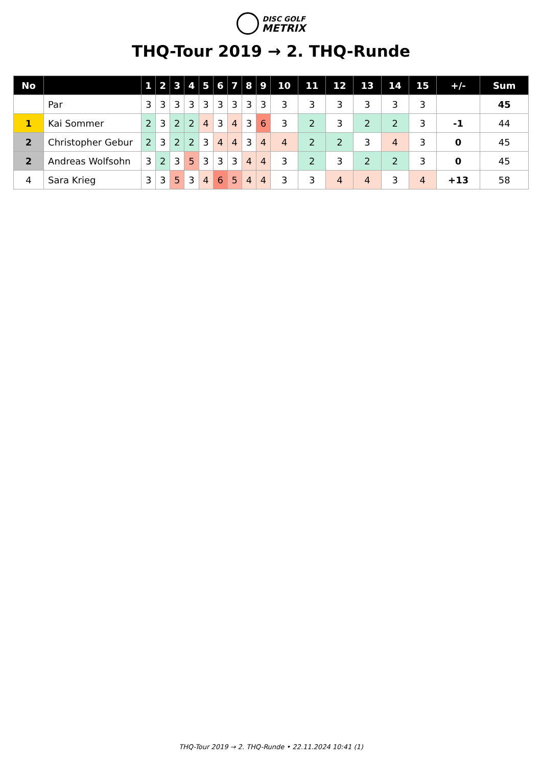DISC GOLF
METRIX
THQ-Tour 2019 → 2. THQ-Runde
| No | | 1 | 2 | 3 | 4 | 5 | 6 | 7 | 8 | 9 | 10 | 11 | 12 | 13 | 14 | 15 | +/- | Sum |
| --- | --- | --- | --- | --- | --- | --- | --- | --- | --- | --- | --- | --- | --- | --- | --- | --- | --- | --- |
| | Par | 3 | 3 | 3 | 3 | 3 | 3 | 3 | 3 | 3 | 3 | 3 | 3 | 3 | 3 | 3 | | 45 |
| 1 | Kai Sommer | 2 | 3 | 2 | 2 | 4 | 3 | 4 | 3 | 6 | 3 | 2 | 3 | 2 | 2 | 3 | -1 | 44 |
| 2 | Christopher Gebur | 2 | 3 | 2 | 2 | 3 | 4 | 4 | 3 | 4 | 4 | 2 | 2 | 3 | 4 | 3 | 0 | 45 |
| 2 | Andreas Wolfsohn | 3 | 2 | 3 | 5 | 3 | 3 | 3 | 4 | 4 | 3 | 2 | 3 | 2 | 2 | 3 | 0 | 45 |
| 4 | Sara Krieg | 3 | 3 | 5 | 3 | 4 | 6 | 5 | 4 | 4 | 3 | 3 | 4 | 4 | 3 | 4 | +13 | 58 |
THQ-Tour 2019 → 2. THQ-Runde • 22.11.2024 10:41 (1)